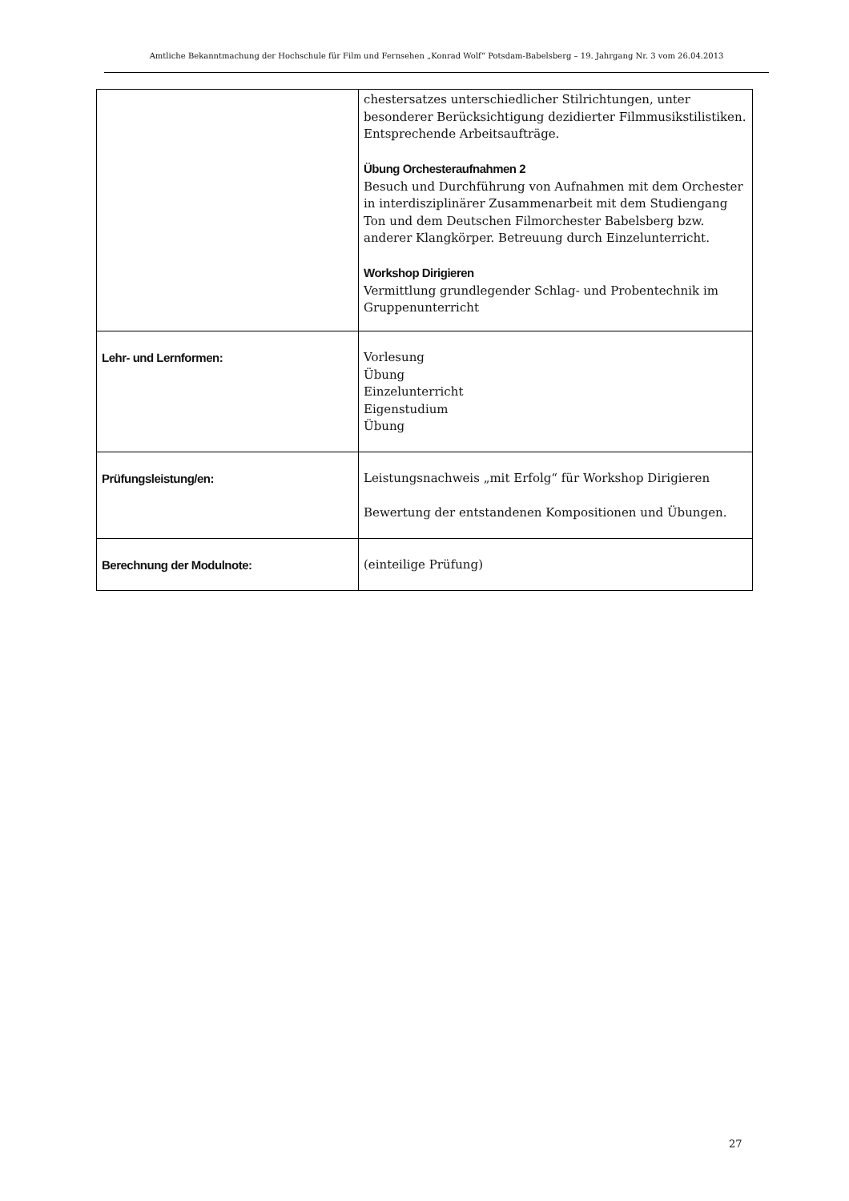Amtliche Bekanntmachung der Hochschule für Film und Fernsehen „Konrad Wolf“ Potsdam-Babelsberg – 19. Jahrgang Nr. 3 vom 26.04.2013
| | chestersatzes unterschiedlicher Stilrichtungen, unter besonderer Berücksichtigung dezidierter Filmmusikstilistiken. Entsprechende Arbeitsaufträge. Übung Orchesteraufnahmen 2 Besuch und Durchführung von Aufnahmen mit dem Orchester in interdisziplinärer Zusammenarbeit mit dem Studiengang Ton und dem Deutschen Filmorchester Babelsberg bzw. anderer Klangkörper. Betreuung durch Einzelunterricht. Workshop Dirigieren Vermittlung grundlegender Schlag- und Probentechnik im Gruppenunterricht |
| Lehr- und Lernformen: | Vorlesung Übung Einzelunterricht Eigenstudium Übung |
| Prüfungsleistung/en: | Leistungsnachweis „mit Erfolg“ für Workshop Dirigieren Bewertung der entstandenen Kompositionen und Übungen. |
| Berechnung der Modulnote: | (einteilige Prüfung) |
27